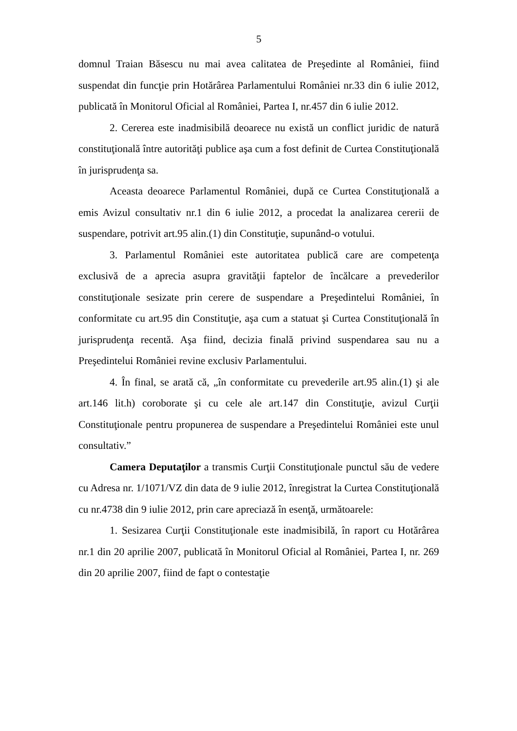5
domnul Traian Băsescu nu mai avea calitatea de Preşedinte al României, fiind suspendat din funcţie prin Hotărârea Parlamentului României nr.33 din 6 iulie 2012, publicată în Monitorul Oficial al României, Partea I, nr.457 din 6 iulie 2012.
2. Cererea este inadmisibilă deoarece nu există un conflict juridic de natură constituţională între autorităţi publice aşa cum a fost definit de Curtea Constituţională în jurisprudenţa sa.
Aceasta deoarece Parlamentul României, după ce Curtea Constituţională a emis Avizul consultativ nr.1 din 6 iulie 2012, a procedat la analizarea cererii de suspendare, potrivit art.95 alin.(1) din Constituţie, supunând-o votului.
3. Parlamentul României este autoritatea publică care are competenţa exclusivă de a aprecia asupra gravităţii faptelor de încălcare a prevederilor constituţionale sesizate prin cerere de suspendare a Preşedintelui României, în conformitate cu art.95 din Constituţie, aşa cum a statuat şi Curtea Constituţională în jurisprudenţa recentă. Aşa fiind, decizia finală privind suspendarea sau nu a Preşedintelui României revine exclusiv Parlamentului.
4. În final, se arată că, „în conformitate cu prevederile art.95 alin.(1) şi ale art.146 lit.h) coroborate şi cu cele ale art.147 din Constituţie, avizul Curţii Constituţionale pentru propunerea de suspendare a Preşedintelui României este unul consultativ.”
Camera Deputaţilor a transmis Curţii Constituţionale punctul său de vedere cu Adresa nr. 1/1071/VZ din data de 9 iulie 2012, înregistrat la Curtea Constituţională cu nr.4738 din 9 iulie 2012, prin care apreciază în esenţă, următoarele:
1. Sesizarea Curţii Constituţionale este inadmisibilă, în raport cu Hotărârea nr.1 din 20 aprilie 2007, publicată în Monitorul Oficial al României, Partea I, nr. 269 din 20 aprilie 2007, fiind de fapt o contestaţie